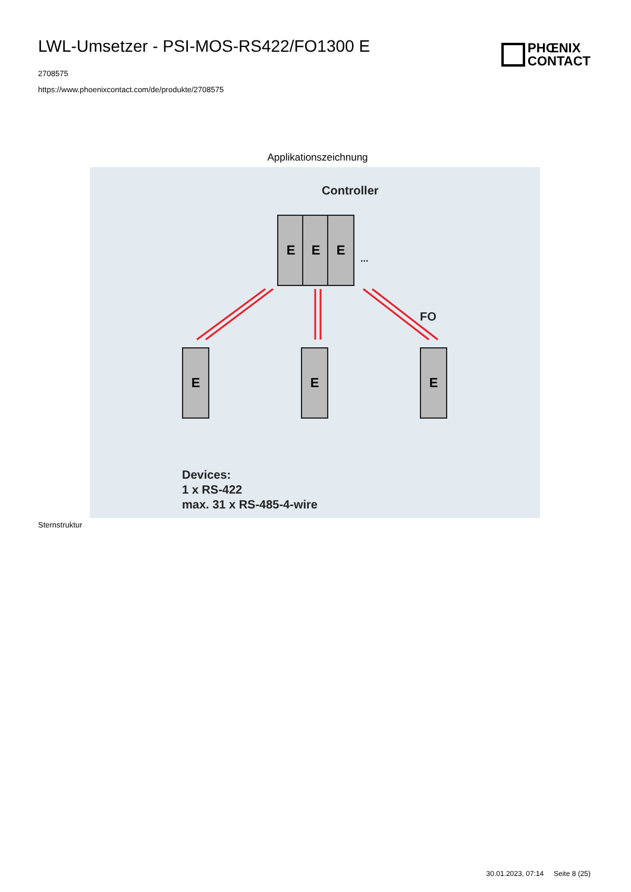LWL-Umsetzer - PSI-MOS-RS422/FO1300 E
2708575
https://www.phoenixcontact.com/de/produkte/2708575
PHŒNIX
CONTACT
Applikationszeichnung
Controller
E E E
...
FO
E E E
Devices:
1 x RS-422
max. 31 x RS-485-4-wire
Sternstruktur
30.01.2023, 07:14 Seite 8 (25)